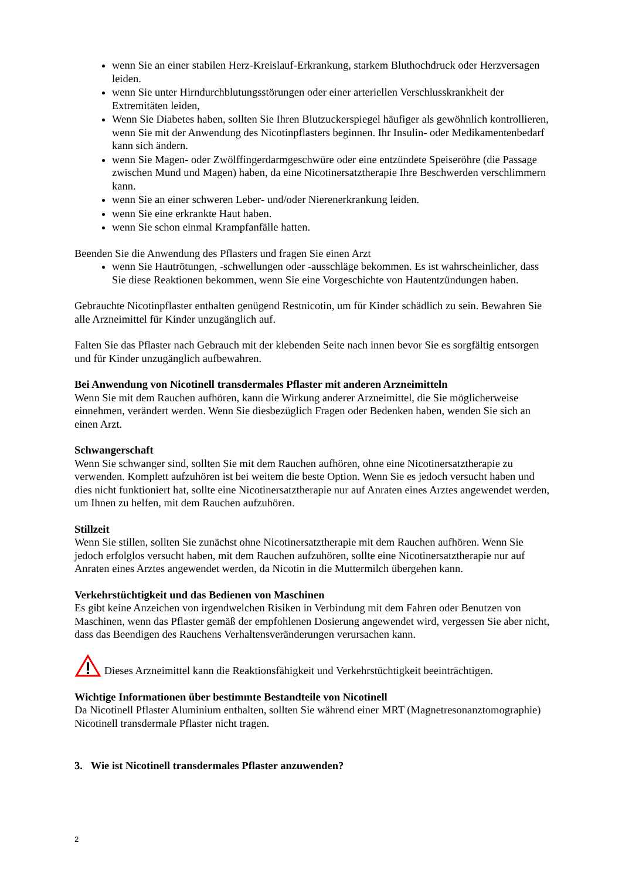wenn Sie an einer stabilen Herz-Kreislauf-Erkrankung, starkem Bluthochdruck oder Herzversagen leiden.
wenn Sie unter Hirndurchblutungsstörungen oder einer arteriellen Verschlusskrankheit der Extremitäten leiden,
Wenn Sie Diabetes haben, sollten Sie Ihren Blutzuckerspiegel häufiger als gewöhnlich kontrollieren, wenn Sie mit der Anwendung des Nicotinpflasters beginnen. Ihr Insulin- oder Medikamentenbedarf kann sich ändern.
wenn Sie Magen- oder Zwölffingerdarmgeschwüre oder eine entzündete Speiseröhre (die Passage zwischen Mund und Magen) haben, da eine Nicotinersatztherapie Ihre Beschwerden verschlimmern kann.
wenn Sie an einer schweren Leber- und/oder Nierenerkrankung leiden.
wenn Sie eine erkrankte Haut haben.
wenn Sie schon einmal Krampfanfälle hatten.
Beenden Sie die Anwendung des Pflasters und fragen Sie einen Arzt
wenn Sie Hautrötungen, -schwellungen oder -ausschläge bekommen. Es ist wahrscheinlicher, dass Sie diese Reaktionen bekommen, wenn Sie eine Vorgeschichte von Hautentzündungen haben.
Gebrauchte Nicotinpflaster enthalten genügend Restnicotin, um für Kinder schädlich zu sein. Bewahren Sie alle Arzneimittel für Kinder unzugänglich auf.
Falten Sie das Pflaster nach Gebrauch mit der klebenden Seite nach innen bevor Sie es sorgfältig entsorgen und für Kinder unzugänglich aufbewahren.
Bei Anwendung von Nicotinell transdermales Pflaster mit anderen Arzneimitteln
Wenn Sie mit dem Rauchen aufhören, kann die Wirkung anderer Arzneimittel, die Sie möglicherweise einnehmen, verändert werden. Wenn Sie diesbezüglich Fragen oder Bedenken haben, wenden Sie sich an einen Arzt.
Schwangerschaft
Wenn Sie schwanger sind, sollten Sie mit dem Rauchen aufhören, ohne eine Nicotinersatztherapie zu verwenden. Komplett aufzuhören ist bei weitem die beste Option. Wenn Sie es jedoch versucht haben und dies nicht funktioniert hat, sollte eine Nicotinersatztherapie nur auf Anraten eines Arztes angewendet werden, um Ihnen zu helfen, mit dem Rauchen aufzuhören.
Stillzeit
Wenn Sie stillen, sollten Sie zunächst ohne Nicotinersatztherapie mit dem Rauchen aufhören. Wenn Sie jedoch erfolglos versucht haben, mit dem Rauchen aufzuhören, sollte eine Nicotinersatztherapie nur auf Anraten eines Arztes angewendet werden, da Nicotin in die Muttermilch übergehen kann.
Verkehrstüchtigkeit und das Bedienen von Maschinen
Es gibt keine Anzeichen von irgendwelchen Risiken in Verbindung mit dem Fahren oder Benutzen von Maschinen, wenn das Pflaster gemäß der empfohlenen Dosierung angewendet wird, vergessen Sie aber nicht, dass das Beendigen des Rauchens Verhaltensveränderungen verursachen kann.
Dieses Arzneimittel kann die Reaktionsfähigkeit und Verkehrstüchtigkeit beeinträchtigen.
Wichtige Informationen über bestimmte Bestandteile von Nicotinell
Da Nicotinell Pflaster Aluminium enthalten, sollten Sie während einer MRT (Magnetresonanztomographie) Nicotinell transdermale Pflaster nicht tragen.
3. Wie ist Nicotinell transdermales Pflaster anzuwenden?
2